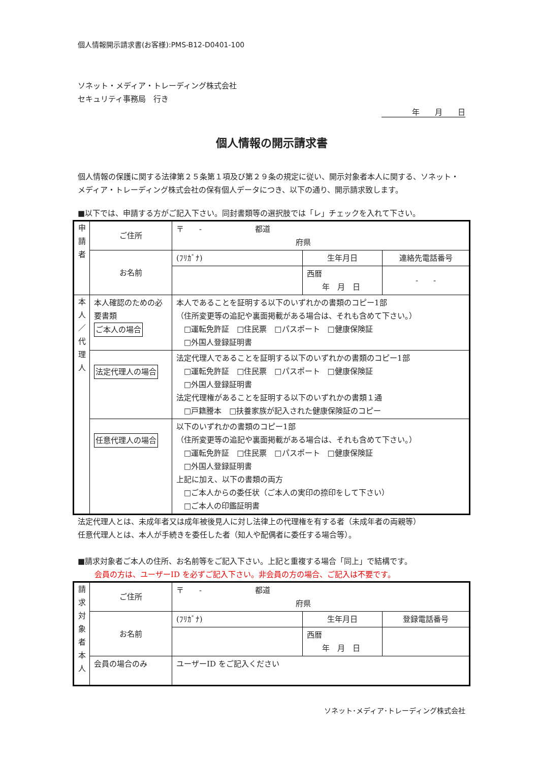個人情報開示請求書(お客様):PMS-B12-D0401-100
ソネット・メディア・トレーディング株式会社
セキュリティ事務局　行き
年　　月　　日
個人情報の開示請求書
個人情報の保護に関する法律第２５条第１項及び第２９条の規定に従い、開示対象者本人に関する、ソネット・メディア・トレーディング株式会社の保有個人データにつき、以下の通り、開示請求致します。
■以下では、申請する方がご記入下さい。同封書類等の選択肢では「レ」チェックを入れて下さい。
| 申 請 者 | ご住所 | 〒 - 都道 府県 | | |
| | お名前 | (ﾌﾘｶﾞﾅ) | 生年月日 | 連絡先電話番号 |
| | | | 西暦 年 月 日 | - - |
| 本 人 ／ 代 理 人 | 本人確認のための必要書類 ご本人の場合 | 本人であることを証明する以下のいずれかの書類のコピー1部 （住所変更等の追記や裏面掲載がある場合は、それも含めて下さい。） □運転免許証 □住民票 □パスポート □健康保険証 □外国人登録証明書 | | |
| | 法定代理人の場合 | 法定代理人であることを証明する以下のいずれかの書類のコピー1部 □運転免許証 □住民票 □パスポート □健康保険証 □外国人登録証明書 法定代理権があることを証明する以下のいずれかの書類１通 □戸籍謄本 □扶養家族が記入された健康保険証のコピー | | |
| | 任意代理人の場合 | 以下のいずれかの書類のコピー1部 （住所変更等の追記や裏面掲載がある場合は、それも含めて下さい。） □運転免許証 □住民票 □パスポート □健康保険証 □外国人登録証明書 上記に加え、以下の書類の両方 □ご本人からの委任状（ご本人の実印の捺印をして下さい） □ご本人の印鑑証明書 | | |
法定代理人とは、未成年者又は成年被後見人に対し法律上の代理権を有する者（未成年者の両親等）
任意代理人とは、本人が手続きを委任した者（知人や配偶者に委任する場合等）。
■請求対象者ご本人の住所、お名前等をご記入下さい。上記と重複する場合「同上」で結構です。
会員の方は、ユーザーID を必ずご記入下さい。非会員の方の場合、ご記入は不要です。
| 請 求 対 象 者 本 人 | ご住所 | 〒 - 都道 府県 | | |
| | お名前 | (ﾌﾘｶﾞﾅ) | 生年月日 | 登録電話番号 |
| | | | 西暦 年 月 日 | |
| | 会員の場合のみ | ユーザーID をご記入ください | | |
ソネット･メディア･トレーディング株式会社